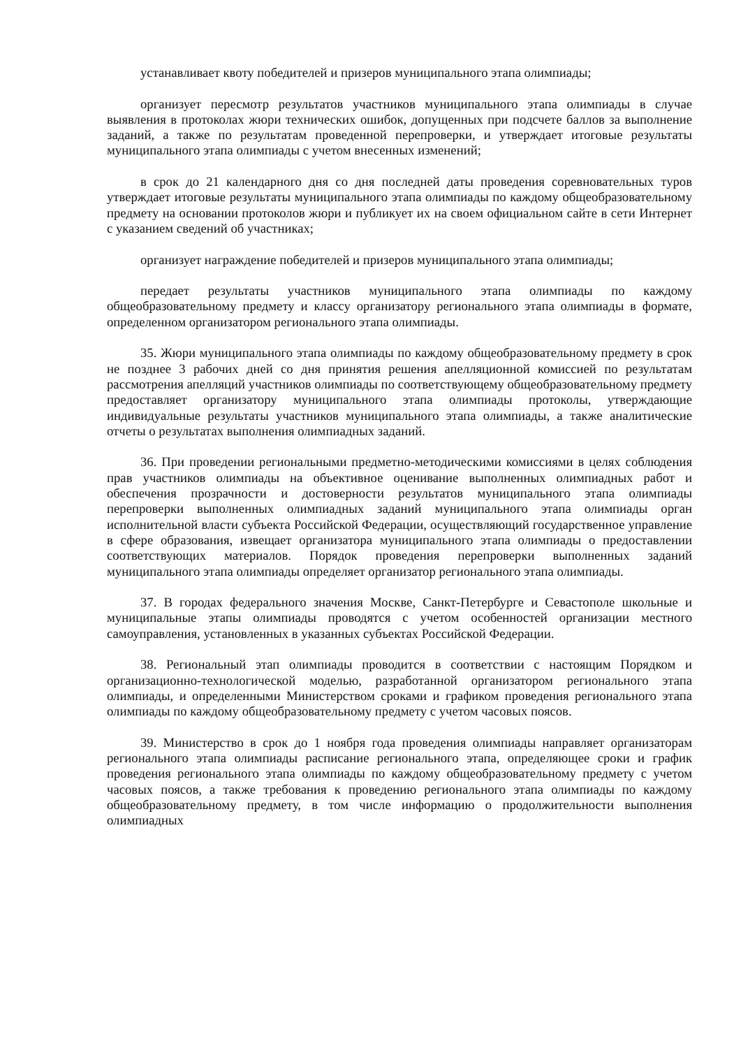устанавливает квоту победителей и призеров муниципального этапа олимпиады;
организует пересмотр результатов участников муниципального этапа олимпиады в случае выявления в протоколах жюри технических ошибок, допущенных при подсчете баллов за выполнение заданий, а также по результатам проведенной перепроверки, и утверждает итоговые результаты муниципального этапа олимпиады с учетом внесенных изменений;
в срок до 21 календарного дня со дня последней даты проведения соревновательных туров утверждает итоговые результаты муниципального этапа олимпиады по каждому общеобразовательному предмету на основании протоколов жюри и публикует их на своем официальном сайте в сети Интернет с указанием сведений об участниках;
организует награждение победителей и призеров муниципального этапа олимпиады;
передает результаты участников муниципального этапа олимпиады по каждому общеобразовательному предмету и классу организатору регионального этапа олимпиады в формате, определенном организатором регионального этапа олимпиады.
35. Жюри муниципального этапа олимпиады по каждому общеобразовательному предмету в срок не позднее 3 рабочих дней со дня принятия решения апелляционной комиссией по результатам рассмотрения апелляций участников олимпиады по соответствующему общеобразовательному предмету предоставляет организатору муниципального этапа олимпиады протоколы, утверждающие индивидуальные результаты участников муниципального этапа олимпиады, а также аналитические отчеты о результатах выполнения олимпиадных заданий.
36. При проведении региональными предметно-методическими комиссиями в целях соблюдения прав участников олимпиады на объективное оценивание выполненных олимпиадных работ и обеспечения прозрачности и достоверности результатов муниципального этапа олимпиады перепроверки выполненных олимпиадных заданий муниципального этапа олимпиады орган исполнительной власти субъекта Российской Федерации, осуществляющий государственное управление в сфере образования, извещает организатора муниципального этапа олимпиады о предоставлении соответствующих материалов. Порядок проведения перепроверки выполненных заданий муниципального этапа олимпиады определяет организатор регионального этапа олимпиады.
37. В городах федерального значения Москве, Санкт-Петербурге и Севастополе школьные и муниципальные этапы олимпиады проводятся с учетом особенностей организации местного самоуправления, установленных в указанных субъектах Российской Федерации.
38. Региональный этап олимпиады проводится в соответствии с настоящим Порядком и организационно-технологической моделью, разработанной организатором регионального этапа олимпиады, и определенными Министерством сроками и графиком проведения регионального этапа олимпиады по каждому общеобразовательному предмету с учетом часовых поясов.
39. Министерство в срок до 1 ноября года проведения олимпиады направляет организаторам регионального этапа олимпиады расписание регионального этапа, определяющее сроки и график проведения регионального этапа олимпиады по каждому общеобразовательному предмету с учетом часовых поясов, а также требования к проведению регионального этапа олимпиады по каждому общеобразовательному предмету, в том числе информацию о продолжительности выполнения олимпиадных